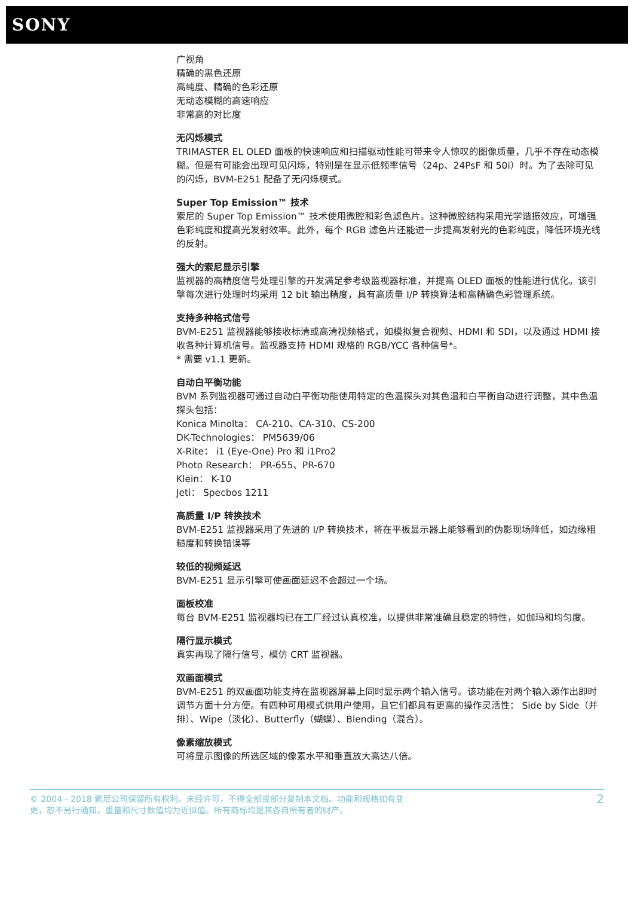SONY
广视角
精确的黑色还原
高纯度、精确的色彩还原
无动态模糊的高速响应
非常高的对比度
无闪烁模式
TRIMASTER EL OLED 面板的快速响应和扫描驱动性能可带来令人惊叹的图像质量，几乎不存在动态模糊。但是有可能会出现可见闪烁，特别是在显示低频率信号（24p、24PsF 和 50i）时。为了去除可见的闪烁，BVM-E251 配备了无闪烁模式。
Super Top Emission™ 技术
索尼的 Super Top Emission™ 技术使用微腔和彩色滤色片。这种微腔结构采用光学谐振效应，可增强色彩纯度和提高光发射效率。此外，每个 RGB 滤色片还能进一步提高发射光的色彩纯度，降低环境光线的反射。
强大的索尼显示引擎
监视器的高精度信号处理引擎的开发满足参考级监视器标准，并提高 OLED 面板的性能进行优化。该引擎每次进行处理时均采用 12 bit 输出精度，具有高质量 I/P 转换算法和高精确色彩管理系统。
支持多种格式信号
BVM-E251 监视器能够接收标清或高清视频格式，如模拟复合视频、HDMI 和 SDI，以及通过 HDMI 接收各种计算机信号。监视器支持 HDMI 规格的 RGB/YCC 各种信号*。
* 需要 v1.1 更新。
自动白平衡功能
BVM 系列监视器可通过自动白平衡功能使用特定的色温探头对其色温和白平衡自动进行调整，其中色温探头包括：
Konica Minolta： CA-210、CA-310、CS-200
DK-Technologies： PM5639/06
X-Rite： i1 (Eye-One) Pro 和 i1Pro2
Photo Research： PR-655、PR-670
Klein： K-10
Jeti： Specbos 1211
高质量 I/P 转换技术
BVM-E251 监视器采用了先进的 I/P 转换技术，将在平板显示器上能够看到的伪影现场降低，如边缘粗糙度和转换错误等
较低的视频延迟
BVM-E251 显示引擎可使画面延迟不会超过一个场。
面板校准
每台 BVM-E251 监视器均已在工厂经过认真校准，以提供非常准确且稳定的特性，如伽玛和均匀度。
隔行显示模式
真实再现了隔行信号，模仿 CRT 监视器。
双画面模式
BVM-E251 的双画面功能支持在监视器屏幕上同时显示两个输入信号。该功能在对两个输入源作出即时调节方面十分方便。有四种可用模式供用户使用，且它们都具有更高的操作灵活性： Side by Side（并排）、Wipe（淡化）、Butterfly（蝴蝶）、Blending（混合）。
像素缩放模式
可将显示图像的所选区域的像素水平和垂直放大高达八倍。
© 2004 - 2018 索尼公司保留所有权利。未经许可，不得全部或部分复制本文档。功能和规格如有变
更，恕不另行通知。重量和尺寸数值均为近似值。所有商标均是其各自所有者的财产。
2